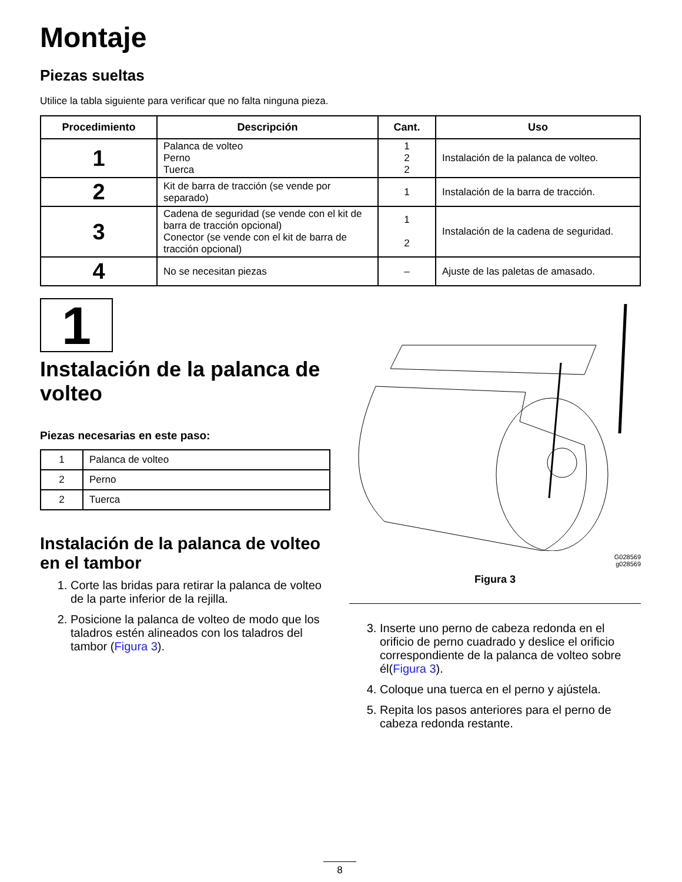Montaje
Piezas sueltas
Utilice la tabla siguiente para verificar que no falta ninguna pieza.
| Procedimiento | Descripción | Cant. | Uso |
| --- | --- | --- | --- |
| 1 | Palanca de volteo Perno Tuerca | 1 2 2 | Instalación de la palanca de volteo. |
| 2 | Kit de barra de tracción (se vende por separado) | 1 | Instalación de la barra de tracción. |
| 3 | Cadena de seguridad (se vende con el kit de barra de tracción opcional) Conector (se vende con el kit de barra de tracción opcional) | 1 2 | Instalación de la cadena de seguridad. |
| 4 | No se necesitan piezas | – | Ajuste de las paletas de amasado. |
1
Instalación de la palanca de volteo
Piezas necesarias en este paso:
| 1 | Palanca de volteo |
| 2 | Perno |
| 2 | Tuerca |
Instalación de la palanca de volteo en el tambor
1. Corte las bridas para retirar la palanca de volteo de la parte inferior de la rejilla.
2. Posicione la palanca de volteo de modo que los taladros estén alineados con los taladros del tambor (Figura 3).
G028569
g028569
Figura 3
3. Inserte uno perno de cabeza redonda en el orificio de perno cuadrado y deslice el orificio correspondiente de la palanca de volteo sobre él(Figura 3).
4. Coloque una tuerca en el perno y ajústela.
5. Repita los pasos anteriores para el perno de cabeza redonda restante.
8